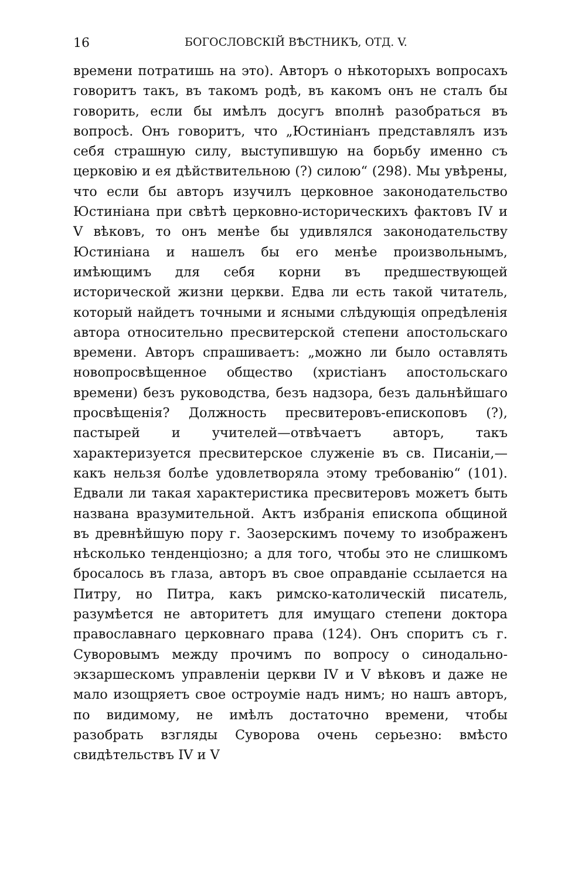16 БОГОСЛОВСКIЙ ВѢСТНИКЪ, ОТД. V.
времени потратишь на это). Авторъ о нѣкоторыхъ вопросахъ говоритъ такъ, въ такомъ родѣ, въ какомъ онъ не сталъ бы говорить, если бы имѣлъ досугъ вполнѣ разобраться въ вопросѣ. Онъ говоритъ, что „Юстиніанъ представлялъ изъ себя страшную силу, выступившую на борьбу именно съ церковію и ея дѣйствительною (?) силою“ (298). Мы увѣрены, что если бы авторъ изучилъ церковное законодательство Юстиніана при свѣтѣ церковно-историческихъ фактовъ IV и V вѣковъ, то онъ менѣе бы удивлялся законодательству Юстиніана и нашелъ бы его менѣе произвольнымъ, имѣющимъ для себя корни въ предшествующей исторической жизни церкви. Едва ли есть такой читатель, который найдетъ точными и ясными слѣдующія опредѣленія автора относительно пресвитерской степени апостольскаго времени. Авторъ спрашиваетъ: „можно ли было оставлять новопросвѣщенное общество (христіанъ апостольскаго времени) безъ руководства, безъ надзора, безъ дальнѣйшаго просвѣщенія? Должность пресвитеровъ-епископовъ (?), пастырей и учителей—отвѣчаетъ авторъ, такъ характеризуется пресвитерское служеніе въ св. Писаніи,—какъ нельзя болѣе удовлетворяла этому требованію“ (101). Едвали ли такая характеристика пресвитеровъ можетъ быть названа вразумительной. Актъ избранія епископа общиной въ древнѣйшую пору г. Заозерскимъ почему то изображенъ нѣсколько тенденціозно; а для того, чтобы это не слишкомъ бросалось въ глаза, авторъ въ свое оправданіе ссылается на Питру, но Питра, какъ римско-католическій писатель, разумѣется не авторитетъ для имущаго степени доктора православнаго церковнаго права (124). Онъ споритъ съ г. Суворовымъ между прочимъ по вопросу о синодально-экзаршескомъ управленіи церкви IV и V вѣковъ и даже не мало изощряетъ свое остроуміе надъ нимъ; но нашъ авторъ, по видимому, не имѣлъ достаточно времени, чтобы разобрать взгляды Суворова очень серьезно: вмѣсто свидѣтельствъ IV и V